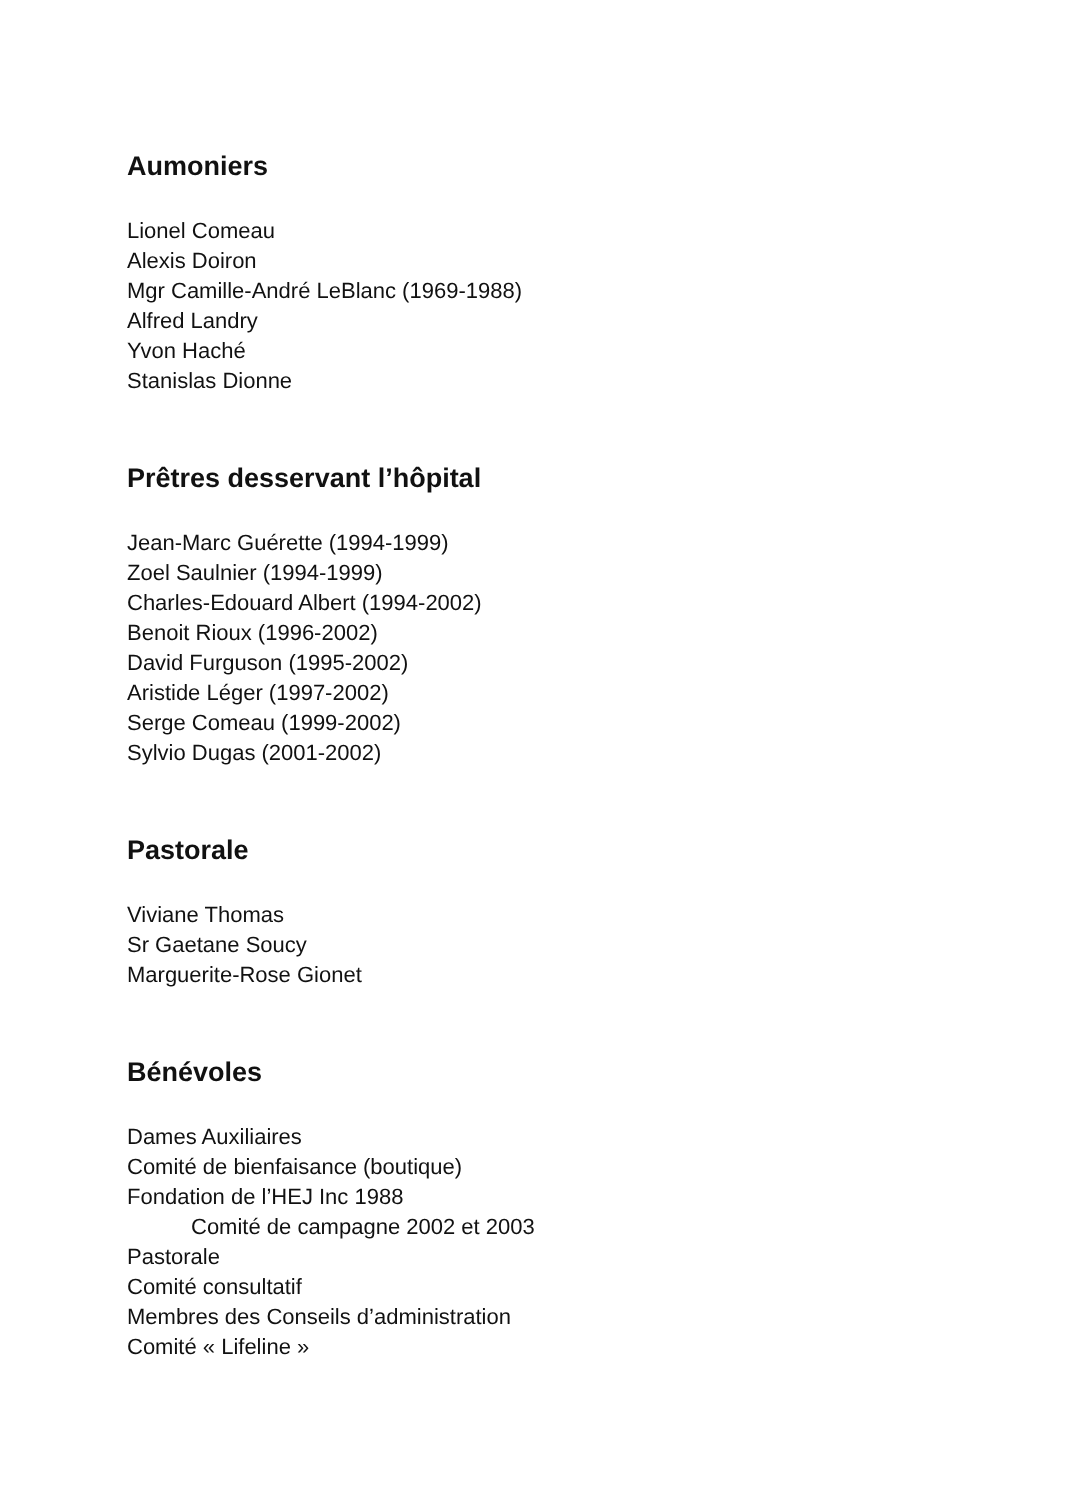Aumoniers
Lionel Comeau
Alexis Doiron
Mgr Camille-André LeBlanc (1969-1988)
Alfred Landry
Yvon Haché
Stanislas Dionne
Prêtres desservant l’hôpital
Jean-Marc Guérette (1994-1999)
Zoel Saulnier (1994-1999)
Charles-Edouard Albert (1994-2002)
Benoit Rioux (1996-2002)
David Furguson (1995-2002)
Aristide Léger (1997-2002)
Serge Comeau (1999-2002)
Sylvio Dugas (2001-2002)
Pastorale
Viviane Thomas
Sr Gaetane Soucy
Marguerite-Rose Gionet
Bénévoles
Dames Auxiliaires
Comité de bienfaisance (boutique)
Fondation de l’HEJ Inc 1988
Comité de campagne 2002 et 2003
Pastorale
Comité consultatif
Membres des Conseils d’administration
Comité « Lifeline »